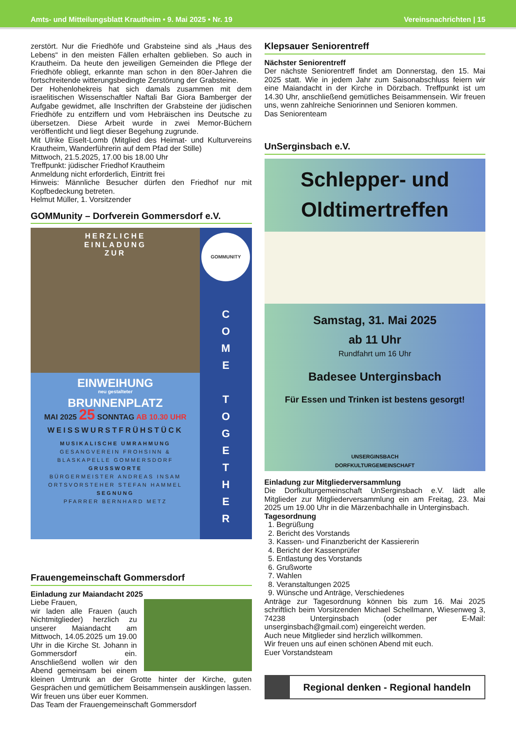Amts- und Mitteilungsblatt Krautheim • 9. Mai 2025 • Nr. 19 Vereinsnachrichten | 15
zerstört. Nur die Friedhöfe und Grabsteine sind als „Haus des Lebens“ in den meisten Fällen erhalten geblieben. So auch in Krautheim. Da heute den jeweiligen Gemeinden die Pflege der Friedhöfe obliegt, erkannte man schon in den 80er-Jahren die fortschreitende witterungsbedingte Zerstörung der Grabsteine.
Der Hohenlohekreis hat sich damals zusammen mit dem israelitischen Wissenschaftler Naftali Bar Giora Bamberger der Aufgabe gewidmet, alle Inschriften der Grabsteine der jüdischen Friedhöfe zu entziffern und vom Hebräischen ins Deutsche zu übersetzen. Diese Arbeit wurde in zwei Memor-Büchern veröffentlicht und liegt dieser Begehung zugrunde.
Mit Ulrike Eiselt-Lomb (Mitglied des Heimat- und Kulturvereins Krautheim, Wanderführerin auf dem Pfad der Stille)
Mittwoch, 21.5.2025, 17.00 bis 18.00 Uhr
Treffpunkt: jüdischer Friedhof Krautheim
Anmeldung nicht erforderlich, Eintritt frei
Hinweis: Männliche Besucher dürfen den Friedhof nur mit Kopfbedeckung betreten.
Helmut Müller, 1. Vorsitzender
GOMMunity – Dorfverein Gommersdorf e.V.
HERZLICHE
EINLADUNG
ZUR
EINWEIHUNG
neu gestalteter
BRUNNENPLATZ
MAI 2025 25 SONNTAG AB 10.30 UHR
WEISSWURSTFRÜHSTÜCK
MUSIKALISCHE UMRAHMUNG
GESANGVEREIN FROHSINN &
BLASKAPELLE GOMMERSDORF
GRUSSWORTE
BÜRGERMEISTER ANDREAS INSAM
ORTSVORSTEHER STEFAN HAMMEL
SEGNUNG
PFARRER BERNHARD METZ
GOMMUNITY
C
O
M
E
T
O
G
E
T
H
E
R
Frauengemeinschaft Gommersdorf
Einladung zur Maiandacht 2025
Liebe Frauen,
wir laden alle Frauen (auch Nichtmitglieder) herzlich zu unserer Maiandacht am Mittwoch, 14.05.2025 um 19.00 Uhr in die Kirche St. Johann in Gommersdorf ein. Anschließend wollen wir den Abend gemeinsam bei einem kleinen Umtrunk an der Grotte hinter der Kirche, guten Gesprächen und gemütlichem Beisammensein ausklingen lassen.
Wir freuen uns über euer Kommen.
Das Team der Frauengemeinschaft Gommersdorf
Klepsauer Seniorentreff
Nächster Seniorentreff
Der nächste Seniorentreff findet am Donnerstag, den 15. Mai 2025 statt. Wie in jedem Jahr zum Saisonabschluss feiern wir eine Maiandacht in der Kirche in Dörzbach. Treffpunkt ist um 14.30 Uhr, anschließend gemütliches Beisammensein. Wir freuen uns, wenn zahlreiche Seniorinnen und Senioren kommen.
Das Seniorenteam
UnSerginsbach e.V.
Schlepper- und
Oldtimertreffen
Samstag, 31. Mai 2025
ab 11 Uhr
Rundfahrt um 16 Uhr
Badesee Unterginsbach
Für Essen und Trinken ist bestens gesorgt!
UNSERGINSBACH
DORFKULTURGEMEINSCHAFT
Einladung zur Mitgliederversammlung
Die Dorfkulturgemeinschaft UnSerginsbach e.V. lädt alle Mitglieder zur Mitgliederversammlung ein am Freitag, 23. Mai 2025 um 19.00 Uhr in die Märzenbachhalle in Unterginsbach.
Tagesordnung
1. Begrüßung
2. Bericht des Vorstands
3. Kassen- und Finanzbericht der Kassiererin
4. Bericht der Kassenprüfer
5. Entlastung des Vorstands
6. Grußworte
7. Wahlen
8. Veranstaltungen 2025
9. Wünsche und Anträge, Verschiedenes
Anträge zur Tagesordnung können bis zum 16. Mai 2025 schriftlich beim Vorsitzenden Michael Schellmann, Wiesenweg 3, 74238 Unterginsbach (oder per E-Mail: unserginsbach@gmail.com) eingereicht werden.
Auch neue Mitglieder sind herzlich willkommen.
Wir freuen uns auf einen schönen Abend mit euch.
Euer Vorstandsteam
Regional denken - Regional handeln